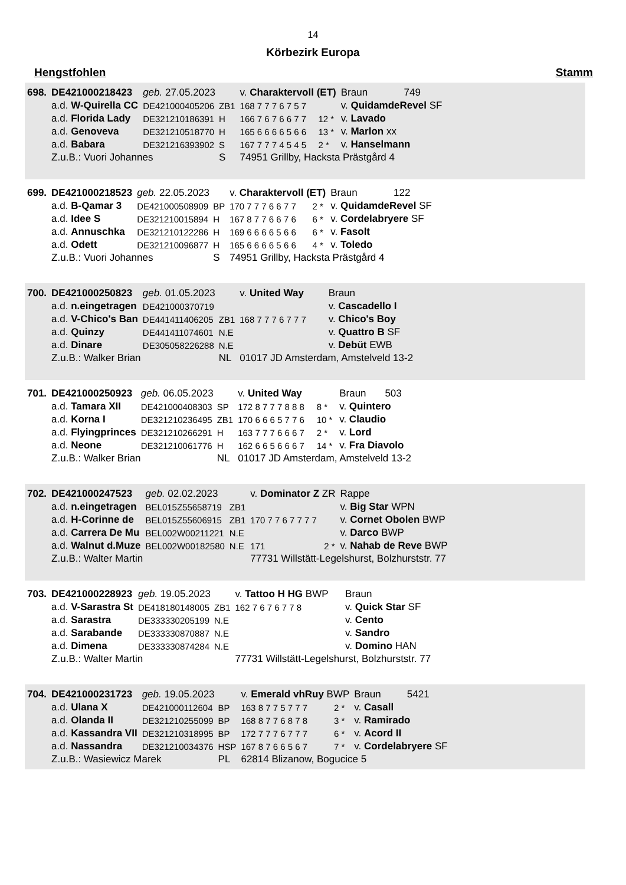14
Körbezirk Europa
Hengstfohlen Stamm
| 698. | DE421000218423 | geb. 27.05.2023 | | v. Charaktervoll (ET) | | Braun | 749 |
| | a.d. W-Quirella CC | DE421000405206 | ZB1 | 168 7 7 7 6 7 5 7 | | v. QuidamdeRevel SF | |
| | a.d. Florida Lady | DE321210186391 | H | 166 7 6 7 6 6 7 7 | 12 * | v. Lavado | |
| | a.d. Genoveva | DE321210518770 | H | 165 6 6 6 6 5 6 6 | 13 * | v. Marlon xx | |
| | a.d. Babara | DE321216393902 | S | 167 7 7 7 4 5 4 5 | 2 * | v. Hanselmann | |
| | Z.u.B.: Vuori Johannes | | S | 74951 Grillby, Hacksta Prästgård 4 | | | |
| 699. | DE421000218523 | geb. 22.05.2023 | | v. Charaktervoll (ET) | | Braun | 122 |
| | a.d. B-Qamar 3 | DE421000508909 | BP | 170 7 7 7 6 6 7 7 | 2 * | v. QuidamdeRevel SF | |
| | a.d. Idee S | DE321210015894 | H | 167 8 7 7 6 6 7 6 | 6 * | v. Cordelabryere SF | |
| | a.d. Annuschka | DE321210122286 | H | 169 6 6 6 6 5 6 6 | 6 * | v. Fasolt | |
| | a.d. Odett | DE321210096877 | H | 165 6 6 6 6 5 6 6 | 4 * | v. Toledo | |
| | Z.u.B.: Vuori Johannes | | S | 74951 Grillby, Hacksta Prästgård 4 | | | |
| 700. | DE421000250823 | geb. 01.05.2023 | | v. United Way | | Braun | |
| | a.d. n.eingetragen | DE421000370719 | | | | v. Cascadello I | |
| | a.d. V-Chico's Ban | DE441411406205 | ZB1 | 168 7 7 7 6 7 7 7 | | v. Chico's Boy | |
| | a.d. Quinzy | DE441411074601 | N.E | | | v. Quattro B SF | |
| | a.d. Dinare | DE305058226288 | N.E | | | v. Debüt EWB | |
| | Z.u.B.: Walker Brian | | NL | 01017 JD Amsterdam, Amstelveld 13-2 | | | |
| 701. | DE421000250923 | geb. 06.05.2023 | | v. United Way | | Braun | 503 |
| | a.d. Tamara XII | DE421000408303 | SP | 172 8 7 7 7 8 8 8 | 8 * | v. Quintero | |
| | a.d. Korna I | DE321210236495 | ZB1 | 170 6 6 6 5 7 7 6 | 10 * | v. Claudio | |
| | a.d. Flyingprinces | DE321210266291 | H | 163 7 7 7 6 6 6 7 | 2 * | v. Lord | |
| | a.d. Neone | DE321210061776 | H | 162 6 6 5 6 6 6 7 | 14 * | v. Fra Diavolo | |
| | Z.u.B.: Walker Brian | | NL | 01017 JD Amsterdam, Amstelveld 13-2 | | | |
| 702. | DE421000247523 | geb. 02.02.2023 | | v. Dominator Z ZR | | Rappe | |
| | a.d. n.eingetragen | BEL015Z55658719 | ZB1 | | | v. Big Star WPN | |
| | a.d. H-Corinne de | BEL015Z55606915 | ZB1 | 170 7 7 6 7 7 7 7 | | v. Cornet Obolen BWP | |
| | a.d. Carrera De Mu | BEL002W00211221 | N.E | | | v. Darco BWP | |
| | a.d. Walnut d.Muze | BEL002W00182580 | N.E | 171 | 2 * | v. Nahab de Reve BWP | |
| | Z.u.B.: Walter Martin | | | 77731 Willstätt-Legelshurst, Bolzhurststr. 77 | | | |
| 703. | DE421000228923 | geb. 19.05.2023 | | v. Tattoo H HG BWP | | Braun | |
| | a.d. V-Sarastra St | DE418180148005 | ZB1 | 162 7 6 7 6 7 7 8 | | v. Quick Star SF | |
| | a.d. Sarastra | DE333330205199 | N.E | | | v. Cento | |
| | a.d. Sarabande | DE333330870887 | N.E | | | v. Sandro | |
| | a.d. Dimena | DE333330874284 | N.E | | | v. Domino HAN | |
| | Z.u.B.: Walter Martin | | | 77731 Willstätt-Legelshurst, Bolzhurststr. 77 | | | |
| 704. | DE421000231723 | geb. 19.05.2023 | | v. Emerald vhRuy BWP | | Braun | 5421 |
| | a.d. Ulana X | DE421000112604 | BP | 163 8 7 7 5 7 7 7 | 2 * | v. Casall | |
| | a.d. Olanda II | DE321210255099 | BP | 168 8 7 7 6 8 7 8 | 3 * | v. Ramirado | |
| | a.d. Kassandra VII | DE321210318995 | BP | 172 7 7 7 6 7 7 7 | 6 * | v. Acord II | |
| | a.d. Nassandra | DE321210034376 | HSP | 167 8 7 6 6 5 6 7 | 7 * | v. Cordelabryere SF | |
| | Z.u.B.: Wasiewicz Marek | | PL | 62814 Blizanow, Bogucice 5 | | | |